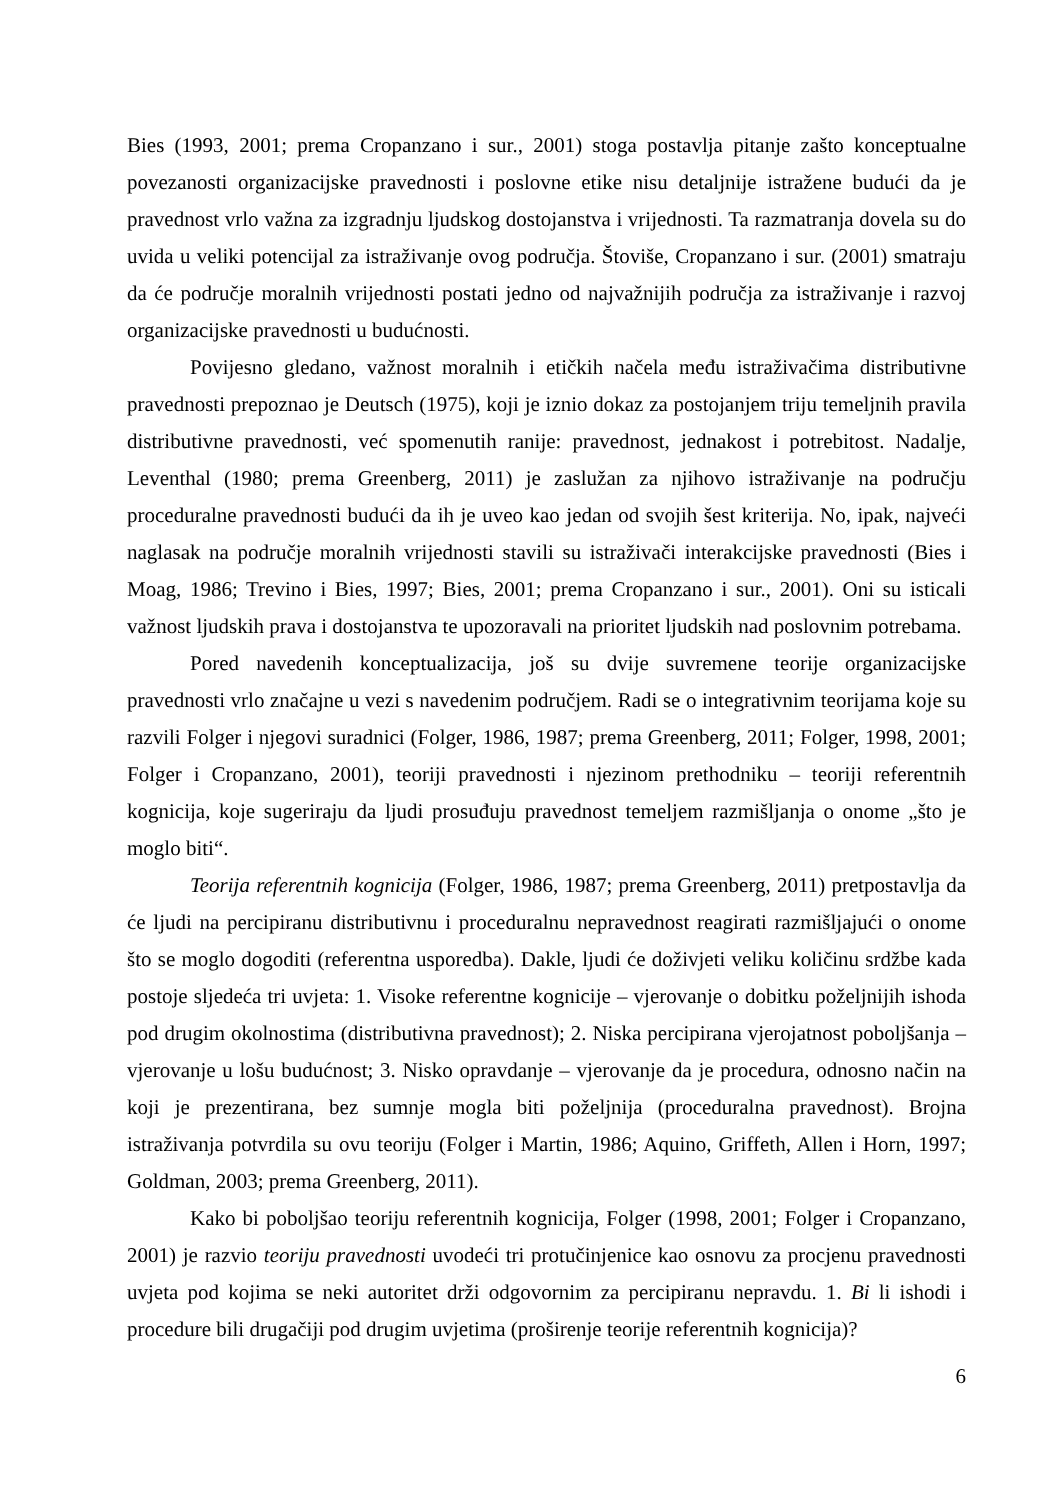Bies (1993, 2001; prema Cropanzano i sur., 2001) stoga postavlja pitanje zašto konceptualne povezanosti organizacijske pravednosti i poslovne etike nisu detaljnije istražene budući da je pravednost vrlo važna za izgradnju ljudskog dostojanstva i vrijednosti. Ta razmatranja dovela su do uvida u veliki potencijal za istraživanje ovog područja. Štoviše, Cropanzano i sur. (2001) smatraju da će područje moralnih vrijednosti postati jedno od najvažnijih područja za istraživanje i razvoj organizacijske pravednosti u budućnosti.
Povijesno gledano, važnost moralnih i etičkih načela među istraživačima distributivne pravednosti prepoznao je Deutsch (1975), koji je iznio dokaz za postojanjem triju temeljnih pravila distributivne pravednosti, već spomenutih ranije: pravednost, jednakost i potrebitost. Nadalje, Leventhal (1980; prema Greenberg, 2011) je zaslužan za njihovo istraživanje na području proceduralne pravednosti budući da ih je uveo kao jedan od svojih šest kriterija. No, ipak, najveći naglasak na područje moralnih vrijednosti stavili su istraživači interakcijske pravednosti (Bies i Moag, 1986; Trevino i Bies, 1997; Bies, 2001; prema Cropanzano i sur., 2001). Oni su isticali važnost ljudskih prava i dostojanstva te upozoravali na prioritet ljudskih nad poslovnim potrebama.
Pored navedenih konceptualizacija, još su dvije suvremene teorije organizacijske pravednosti vrlo značajne u vezi s navedenim područjem. Radi se o integrativnim teorijama koje su razvili Folger i njegovi suradnici (Folger, 1986, 1987; prema Greenberg, 2011; Folger, 1998, 2001; Folger i Cropanzano, 2001), teoriji pravednosti i njezinom prethodniku – teoriji referentnih kognicija, koje sugeriraju da ljudi prosuđuju pravednost temeljem razmišljanja o onome „što je moglo biti“.
Teorija referentnih kognicija (Folger, 1986, 1987; prema Greenberg, 2011) pretpostavlja da će ljudi na percipiranu distributivnu i proceduralnu nepravednost reagirati razmišljajući o onome što se moglo dogoditi (referentna usporedba). Dakle, ljudi će doživjeti veliku količinu srdžbe kada postoje sljedeća tri uvjeta: 1. Visoke referentne kognicije – vjerovanje o dobitku poželjnijih ishoda pod drugim okolnostima (distributivna pravednost); 2. Niska percipirana vjerojatnost poboljšanja – vjerovanje u lošu budućnost; 3. Nisko opravdanje – vjerovanje da je procedura, odnosno način na koji je prezentirana, bez sumnje mogla biti poželjnija (proceduralna pravednost). Brojna istraživanja potvrdila su ovu teoriju (Folger i Martin, 1986; Aquino, Griffeth, Allen i Horn, 1997; Goldman, 2003; prema Greenberg, 2011).
Kako bi poboljšao teoriju referentnih kognicija, Folger (1998, 2001; Folger i Cropanzano, 2001) je razvio teoriju pravednosti uvodeći tri protučinjenice kao osnovu za procjenu pravednosti uvjeta pod kojima se neki autoritet drži odgovornim za percipiranu nepravdu. 1. Bi li ishodi i procedure bili drugačiji pod drugim uvjetima (proširenje teorije referentnih kognicija)?
6